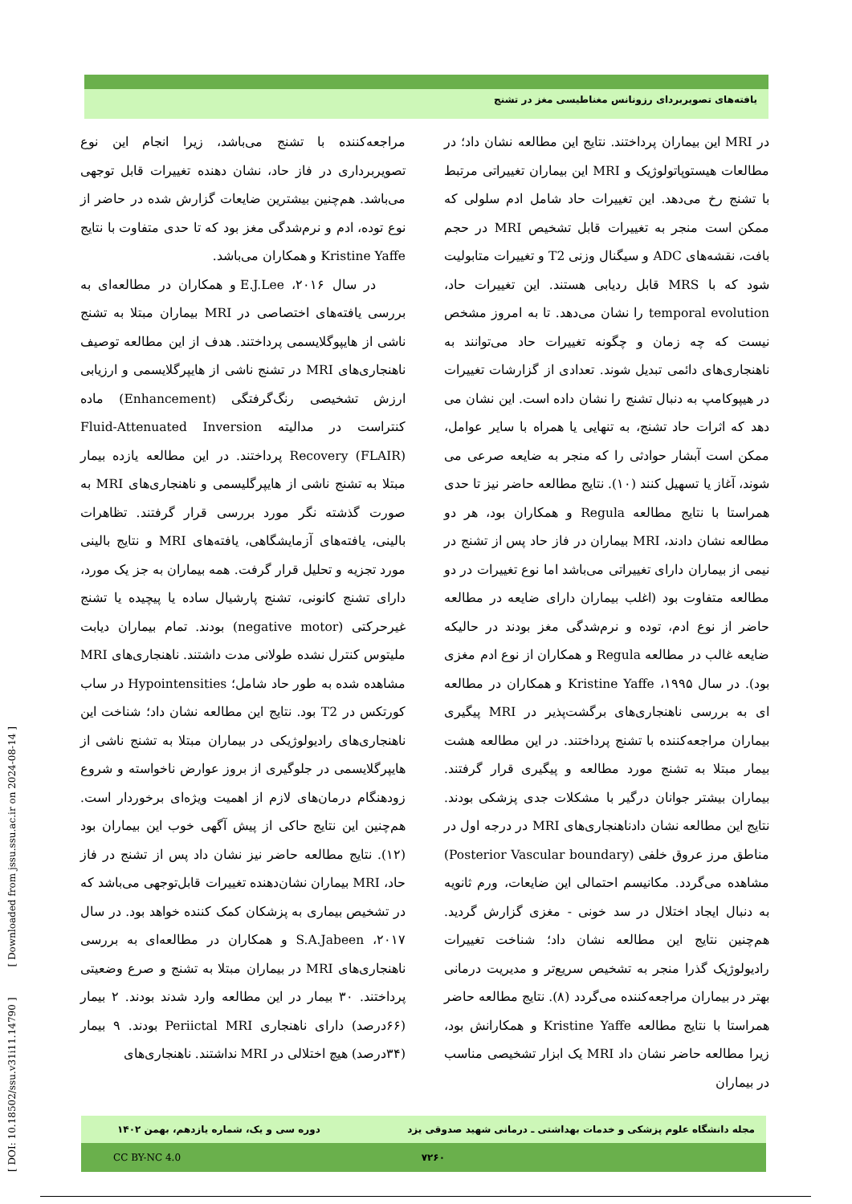یافته‌های تصویربردای رزونانس مغناطیسی مغز در تشنج
در MRI این بیماران پرداختند. نتایج این مطالعه نشان داد؛ در مطالعات هیستوپاتولوژیک و MRI این بیماران تغییراتی مرتبط با تشنج رخ می‌دهد. این تغییرات حاد شامل ادم سلولی که ممکن است منجر به تغییرات قابل تشخیص MRI در حجم بافت، نقشه‌های ADC و سیگنال وزنی T2 و تغییرات متابولیت شود که با MRS قابل ردیابی هستند. این تغییرات حاد، temporal evolution را نشان می‌دهد. تا به امروز مشخص نیست که چه زمان و چگونه تغییرات حاد می‌توانند به ناهنجاری‌های دائمی تبدیل شوند. تعدادی از گزارشات تغییرات در هیپوکامپ به دنبال تشنج را نشان داده است. این نشان می دهد که اثرات حاد تشنج، به تنهایی یا همراه با سایر عوامل، ممکن است آبشار حوادثی را که منجر به ضایعه صرعی می شوند، آغاز یا تسهیل کنند (۱۰). نتایج مطالعه حاضر نیز تا حدی همراستا با نتایج مطالعه Regula و همکاران بود، هر دو مطالعه نشان دادند، MRI بیماران در فاز حاد پس از تشنج در نیمی از بیماران دارای تغییراتی می‌باشد اما نوع تغییرات در دو مطالعه متفاوت بود (اغلب بیماران دارای ضایعه در مطالعه حاضر از نوع ادم، توده و نرم‌شدگی مغز بودند در حالیکه ضایعه غالب در مطالعه Regula و همکاران از نوع ادم مغزی بود). در سال ۱۹۹۵، Kristine Yaffe و همکاران در مطالعه ای به بررسی ناهنجاری‌های برگشت‌پذیر در MRI پیگیری بیماران مراجعه‌کننده با تشنج پرداختند. در این مطالعه هشت بیمار مبتلا به تشنج مورد مطالعه و پیگیری قرار گرفتند. بیماران بیشتر جوانان درگیر با مشکلات جدی پزشکی بودند. نتایج این مطالعه نشان دادناهنجاری‌های MRI در درجه اول در مناطق مرز عروق خلفی (Posterior Vascular boundary) مشاهده می‌گردد. مکانیسم احتمالی این ضایعات، ورم ثانویه به دنبال ایجاد اختلال در سد خونی - مغزی گزارش گردید. هم‌چنین نتایج این مطالعه نشان داد؛ شناخت تغییرات رادیولوژیک گذرا منجر به تشخیص سریع‌تر و مدیریت درمانی بهتر در بیماران مراجعه‌کننده می‌گردد (۸). نتایج مطالعه حاضر همراستا با نتایج مطالعه Kristine Yaffe و همکارانش بود، زیرا مطالعه حاضر نشان داد MRI یک ابزار تشخیصی مناسب در بیماران
مراجعه‌کننده با تشنج می‌باشد، زیرا انجام این نوع تصویربرداری در فاز حاد، نشان دهنده تغییرات قابل توجهی می‌باشد. هم‌چنین بیشترین ضایعات گزارش شده در حاضر از نوع توده، ادم و نرم‌شدگی مغز بود که تا حدی متفاوت با نتایج Kristine Yaffe و همکاران می‌باشد.
در سال ۲۰۱۶، E.J.Lee و همکاران در مطالعه‌ای به بررسی یافته‌های اختصاصی در MRI بیماران مبتلا به تشنج ناشی از هایپوگلایسمی پرداختند. هدف از این مطالعه توصیف ناهنجاری‌های MRI در تشنج ناشی از هایپرگلایسمی و ارزیابی ارزش تشخیصی رنگ‌گرفتگی (Enhancement) ماده کنتراست در مدالیته Fluid-Attenuated Inversion Recovery (FLAIR) پرداختند. در این مطالعه یازده بیمار مبتلا به تشنج ناشی از هایپرگلیسمی و ناهنجاری‌های MRI به صورت گذشته نگر مورد بررسی قرار گرفتند. تظاهرات بالینی، یافته‌های آزمایشگاهی، یافته‌های MRI و نتایج بالینی مورد تجزیه و تحلیل قرار گرفت. همه بیماران به جز یک مورد، دارای تشنج کانونی، تشنج پارشیال ساده یا پیچیده یا تشنج غیرحرکتی (negative motor) بودند. تمام بیماران دیابت ملیتوس کنترل نشده طولانی مدت داشتند. ناهنجاری‌های MRI مشاهده شده به طور حاد شامل؛ Hypointensities در ساب کورتکس در T2 بود. نتایج این مطالعه نشان داد؛ شناخت این ناهنجاری‌های رادیولوژیکی در بیماران مبتلا به تشنج ناشی از هایپرگلایسمی در جلوگیری از بروز عوارض ناخواسته و شروع زودهنگام درمان‌های لازم از اهمیت ویژه‌ای برخوردار است. هم‌چنین این نتایج حاکی از پیش آگهی خوب این بیماران بود (۱۲). نتایج مطالعه حاضر نیز نشان داد پس از تشنج در فاز حاد، MRI بیماران نشان‌دهنده تغییرات قابل‌توجهی می‌باشد که در تشخیص بیماری به پزشکان کمک کننده خواهد بود. در سال ۲۰۱۷، S.A.Jabeen و همکاران در مطالعه‌ای به بررسی ناهنجاری‌های MRI در بیماران مبتلا به تشنج و صرع وضعیتی پرداختند. ۳۰ بیمار در این مطالعه وارد شدند بودند. ۲ بیمار (۶۶درصد) دارای ناهنجاری Periictal MRI بودند. ۹ بیمار (۳۴درصد) هیچ اختلالی در MRI نداشتند. ناهنجاری‌های
[ DOI: 10.18502/ssu.v31i11.14790 ] [ Downloaded from jssu.ssu.ac.ir on 2024-08-14 ]
مجله دانشگاه علوم پزشکی و خدمات بهداشتی ـ درمانی شهید صدوقی یزد دوره سی و یک، شماره یازدهم، بهمن ۱۴۰۲
۷۲۶۰ CC BY-NC 4.0